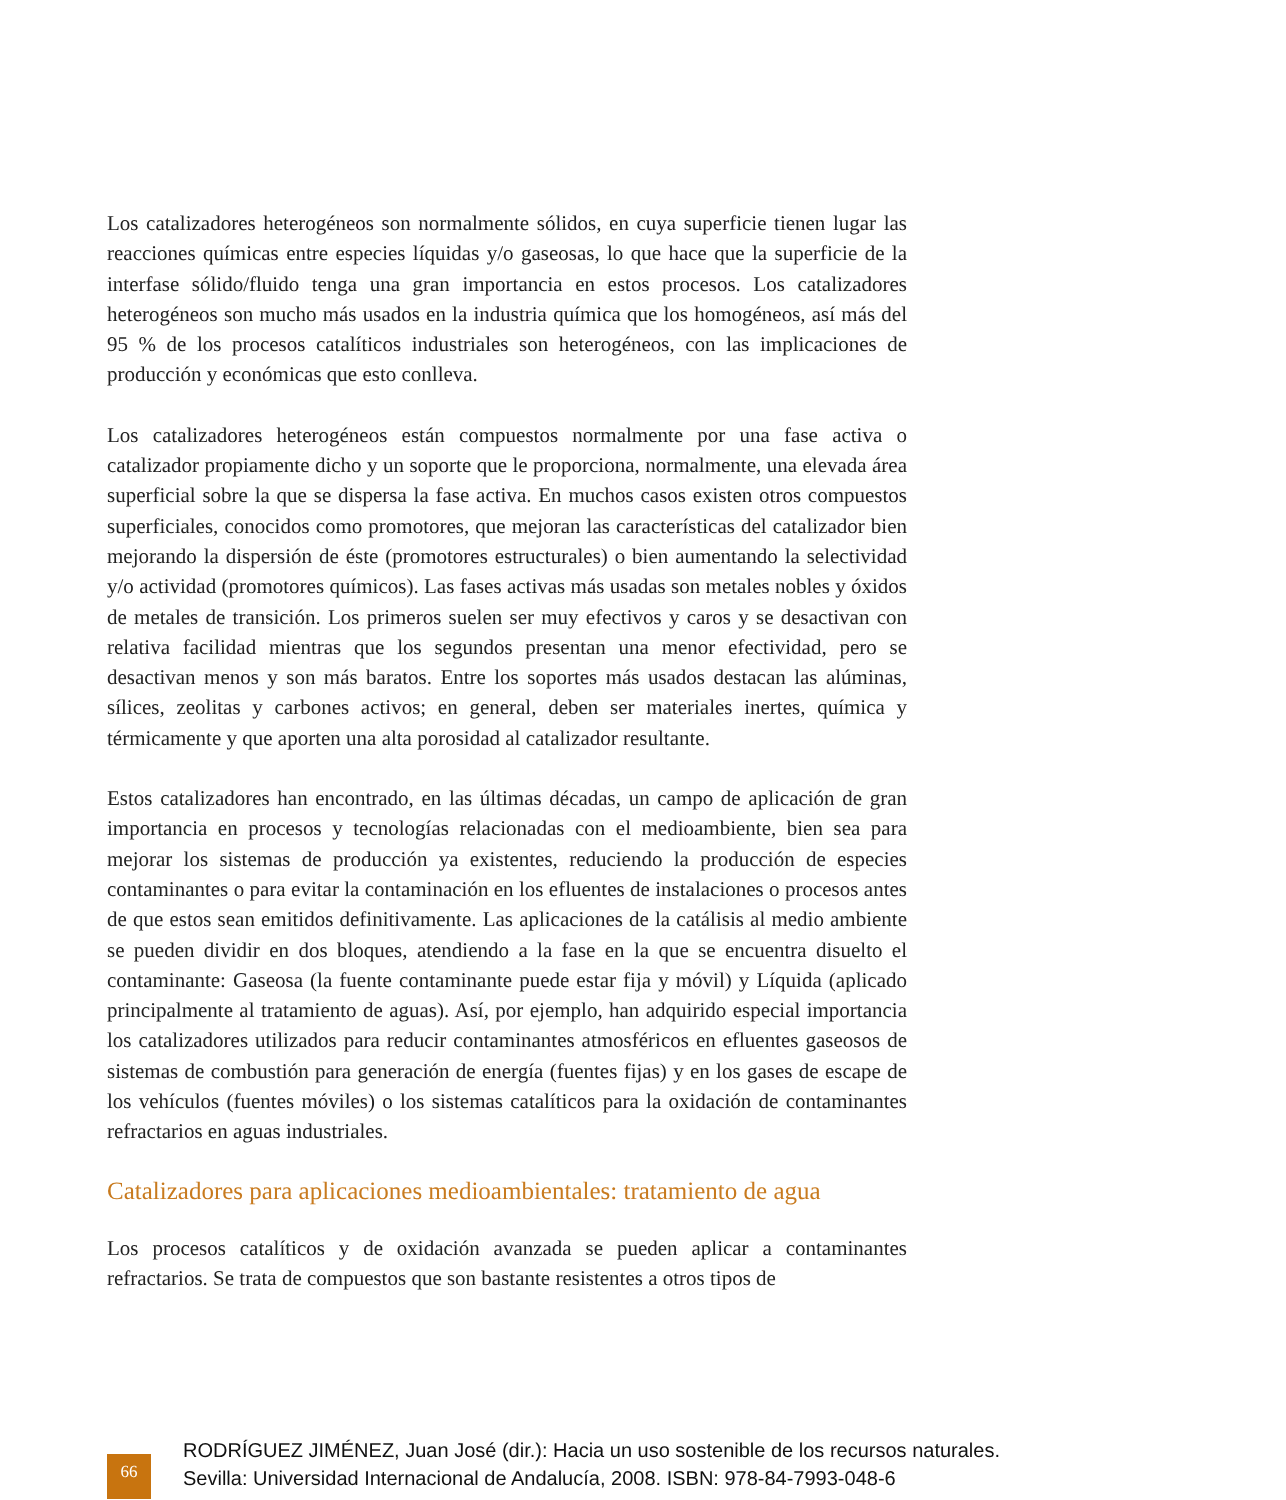Los catalizadores heterogéneos son normalmente sólidos, en cuya superficie tienen lugar las reacciones químicas entre especies líquidas y/o gaseosas, lo que hace que la superficie de la interfase sólido/fluido tenga una gran importancia en estos procesos. Los catalizadores heterogéneos son mucho más usados en la industria química que los homogéneos, así más del 95 % de los procesos catalíticos industriales son heterogéneos, con las implicaciones de producción y económicas que esto conlleva.
Los catalizadores heterogéneos están compuestos normalmente por una fase activa o catalizador propiamente dicho y un soporte que le proporciona, normalmente, una elevada área superficial sobre la que se dispersa la fase activa. En muchos casos existen otros compuestos superficiales, conocidos como promotores, que mejoran las características del catalizador bien mejorando la dispersión de éste (promotores estructurales) o bien aumentando la selectividad y/o actividad (promotores químicos). Las fases activas más usadas son metales nobles y óxidos de metales de transición. Los primeros suelen ser muy efectivos y caros y se desactivan con relativa facilidad mientras que los segundos presentan una menor efectividad, pero se desactivan menos y son más baratos. Entre los soportes más usados destacan las alúminas, sílices, zeolitas y carbones activos; en general, deben ser materiales inertes, química y térmicamente y que aporten una alta porosidad al catalizador resultante.
Estos catalizadores han encontrado, en las últimas décadas, un campo de aplicación de gran importancia en procesos y tecnologías relacionadas con el medioambiente, bien sea para mejorar los sistemas de producción ya existentes, reduciendo la producción de especies contaminantes o para evitar la contaminación en los efluentes de instalaciones o procesos antes de que estos sean emitidos definitivamente. Las aplicaciones de la catálisis al medio ambiente se pueden dividir en dos bloques, atendiendo a la fase en la que se encuentra disuelto el contaminante: Gaseosa (la fuente contaminante puede estar fija y móvil) y Líquida (aplicado principalmente al tratamiento de aguas). Así, por ejemplo, han adquirido especial importancia los catalizadores utilizados para reducir contaminantes atmosféricos en efluentes gaseosos de sistemas de combustión para generación de energía (fuentes fijas) y en los gases de escape de los vehículos (fuentes móviles) o los sistemas catalíticos para la oxidación de contaminantes refractarios en aguas industriales.
Catalizadores para aplicaciones medioambientales: tratamiento de agua
Los procesos catalíticos y de oxidación avanzada se pueden aplicar a contaminantes refractarios. Se trata de compuestos que son bastante resistentes a otros tipos de
66
RODRÍGUEZ JIMÉNEZ, Juan José (dir.): Hacia un uso sostenible de los recursos naturales.
Sevilla: Universidad Internacional de Andalucía, 2008. ISBN: 978-84-7993-048-6